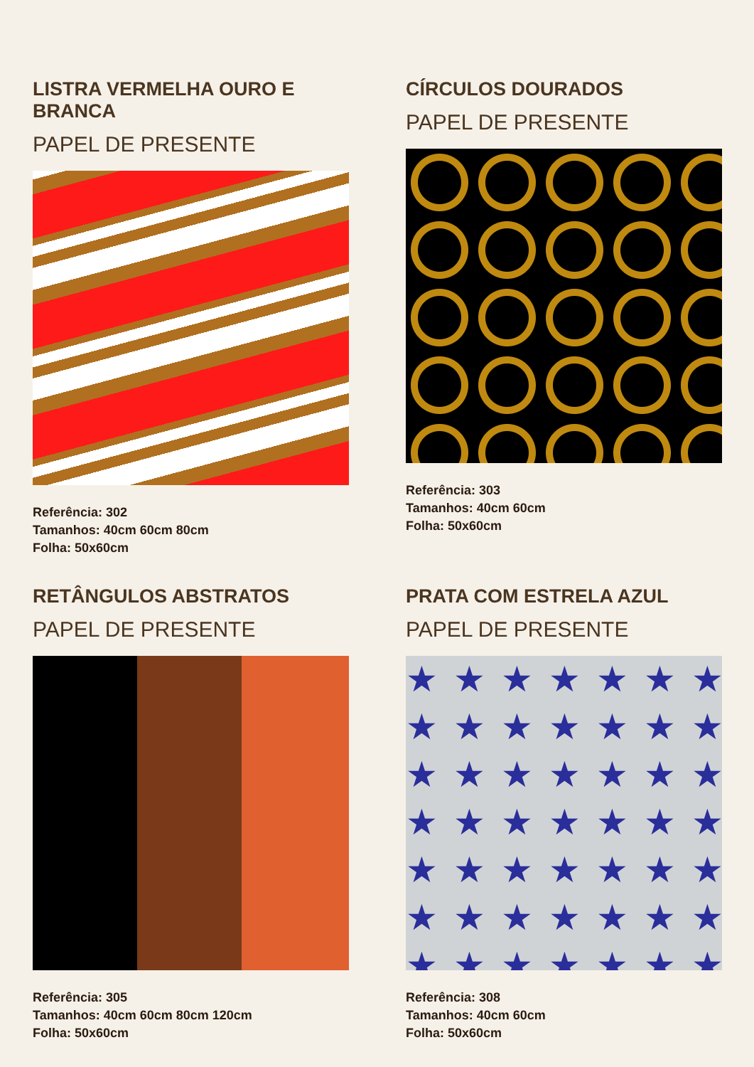LISTRA VERMELHA OURO E BRANCA
PAPEL DE PRESENTE
Referência: 302
Tamanhos: 40cm 60cm 80cm
Folha: 50x60cm
CÍRCULOS DOURADOS
PAPEL DE PRESENTE
Referência: 303
Tamanhos: 40cm 60cm
Folha: 50x60cm
RETÂNGULOS ABSTRATOS
PAPEL DE PRESENTE
Referência: 305
Tamanhos: 40cm 60cm 80cm 120cm
Folha: 50x60cm
PRATA COM ESTRELA AZUL
PAPEL DE PRESENTE
★★★★★★★ ★★★★★★★ ★★★★★★★ ★★★★★★★ ★★★★★★★ ★★★★★★★ ★★★★★★★
Referência: 308
Tamanhos: 40cm 60cm
Folha: 50x60cm